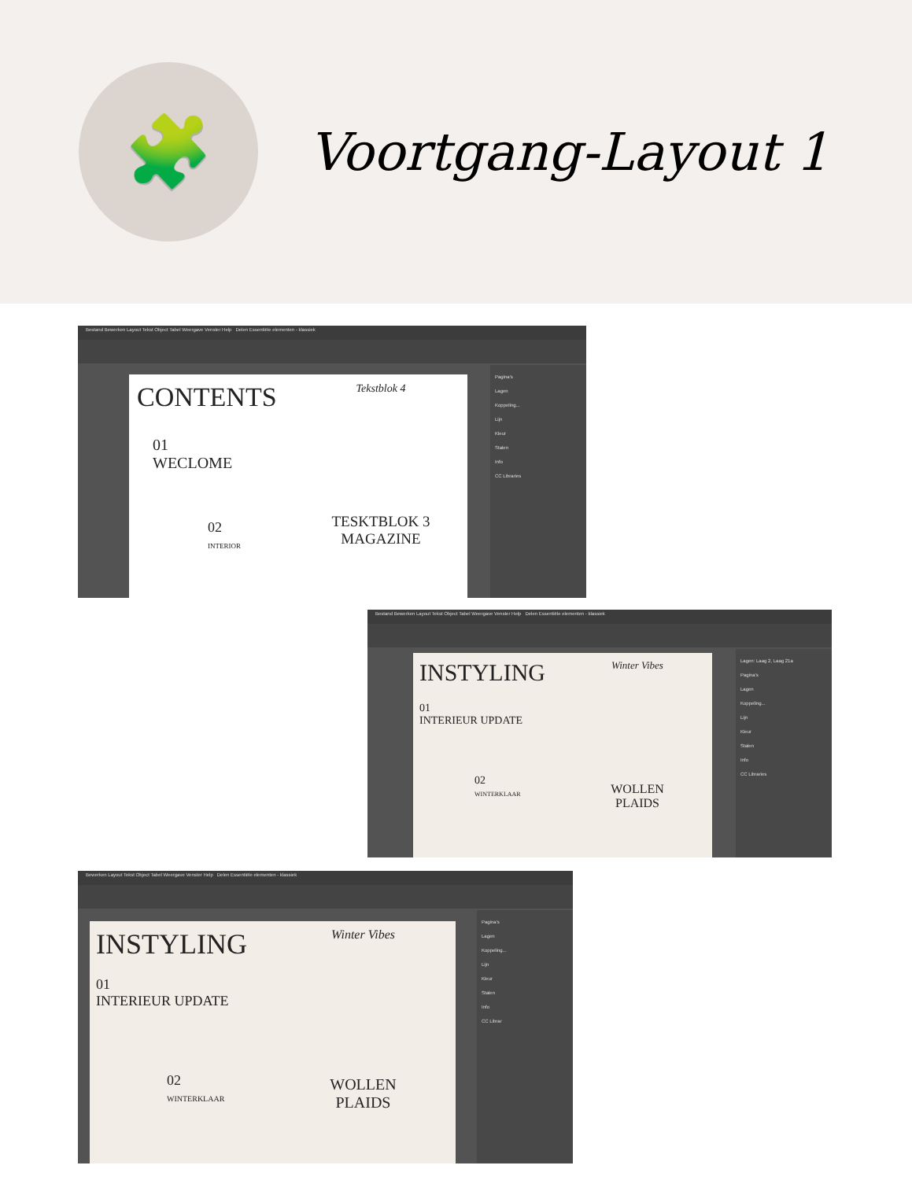🧩
Voortgang-Layout 1
Bestand Bewerken Layout Tekst Object Tabel Weergave Venster Help Delen Essentiële elementen - klassiek
CONTENTS
01
WECLOME
02
INTERIOR
Tekstblok 4
TESKTBLOK 3
MAGAZINE
Pagina's
Lagen
Koppeling...
Lijn
Kleur
Stalen
Info
CC Libraries
Bestand Bewerken Layout Tekst Object Tabel Weergave Venster Help Delen Essentiële elementen - klassiek
INSTYLING
01
INTERIEUR UPDATE
02
WINTERKLAAR
Winter Vibes
WOLLEN
PLAIDS
Lagen: Laag 2, Laag 21a
Pagina's
Lagen
Koppeling...
Lijn
Kleur
Stalen
Info
CC Libraries
Bewerken Layout Tekst Object Tabel Weergave Venster Help Delen Essentiële elementen - klassiek
INSTYLING
01
INTERIEUR UPDATE
02
WINTERKLAAR
Winter Vibes
WOLLEN
PLAIDS
Pagina's
Lagen
Koppeling...
Lijn
Kleur
Stalen
Info
CC Librar